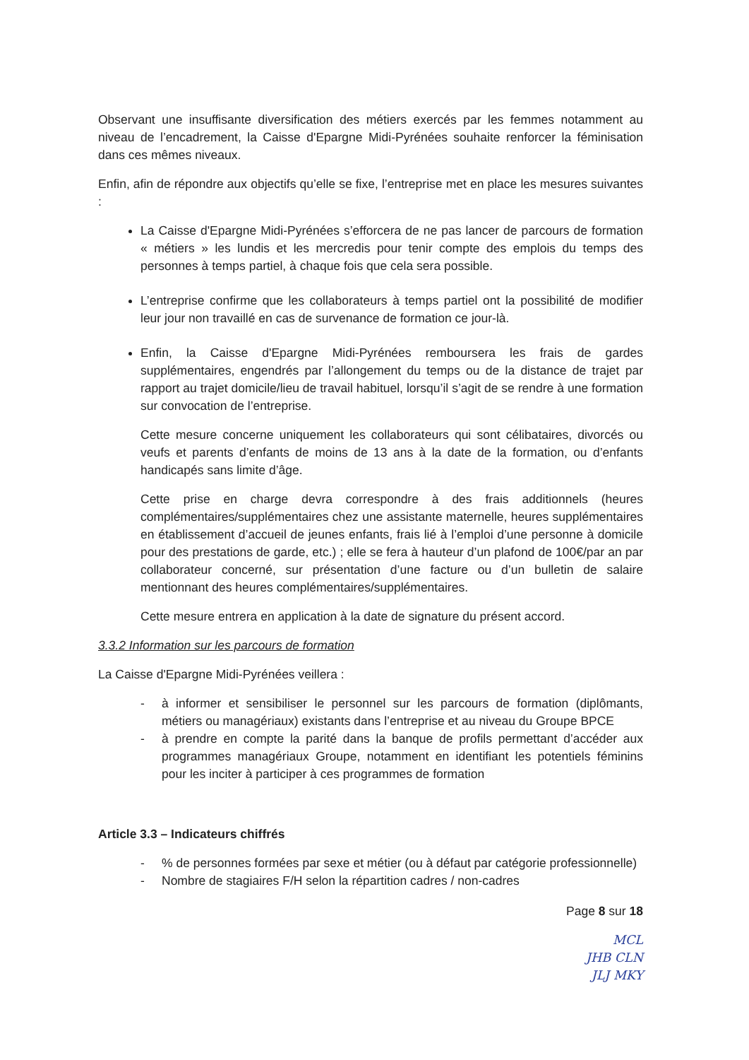Observant une insuffisante diversification des métiers exercés par les femmes notamment au niveau de l’encadrement, la Caisse d'Epargne Midi-Pyrénées souhaite renforcer la féminisation dans ces mêmes niveaux.
Enfin, afin de répondre aux objectifs qu’elle se fixe, l’entreprise met en place les mesures suivantes :
La Caisse d'Epargne Midi-Pyrénées s’efforcera de ne pas lancer de parcours de formation « métiers » les lundis et les mercredis pour tenir compte des emplois du temps des personnes à temps partiel, à chaque fois que cela sera possible.
L’entreprise confirme que les collaborateurs à temps partiel ont la possibilité de modifier leur jour non travaillé en cas de survenance de formation ce jour-là.
Enfin, la Caisse d'Epargne Midi-Pyrénées remboursera les frais de gardes supplémentaires, engendrés par l’allongement du temps ou de la distance de trajet par rapport au trajet domicile/lieu de travail habituel, lorsqu’il s’agit de se rendre à une formation sur convocation de l’entreprise.
Cette mesure concerne uniquement les collaborateurs qui sont célibataires, divorcés ou veufs et parents d’enfants de moins de 13 ans à la date de la formation, ou d’enfants handicapés sans limite d’âge.
Cette prise en charge devra correspondre à des frais additionnels (heures complémentaires/supplémentaires chez une assistante maternelle, heures supplémentaires en établissement d’accueil de jeunes enfants, frais lié à l’emploi d’une personne à domicile pour des prestations de garde, etc.) ; elle se fera à hauteur d’un plafond de 100€/par an par collaborateur concerné, sur présentation d’une facture ou d’un bulletin de salaire mentionnant des heures complémentaires/supplémentaires.
Cette mesure entrera en application à la date de signature du présent accord.
3.3.2 Information sur les parcours de formation
La Caisse d'Epargne Midi-Pyrénées veillera :
- à informer et sensibiliser le personnel sur les parcours de formation (diplômants, métiers ou managériaux) existants dans l’entreprise et au niveau du Groupe BPCE
- à prendre en compte la parité dans la banque de profils permettant d’accéder aux programmes managériaux Groupe, notamment en identifiant les potentiels féminins pour les inciter à participer à ces programmes de formation
Article 3.3 – Indicateurs chiffrés
-% de personnes formées par sexe et métier (ou à défaut par catégorie professionnelle)
- Nombre de stagiaires F/H selon la répartition cadres / non-cadres
Page 8 sur 18
MCL
JHB CLN
JLJ MKY